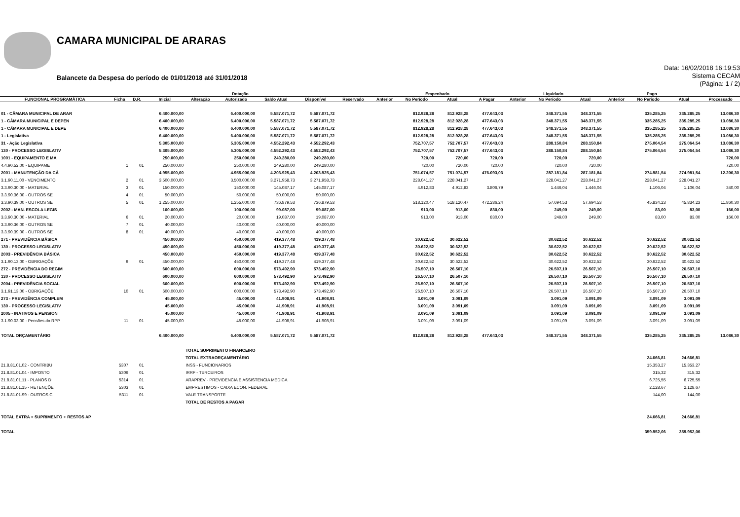CAMARA MUNICIPAL DE ARARAS
Balancete da Despesa do período de 01/01/2018 até 31/01/2018
Data: 16/02/2018 16:19:53
Sistema CECAM
(Página: 1 / 2)
| | | | Dotação | | | | | | Empenhado | | | | Liquidado | | | Pago | | | |
| --- | --- | --- | --- | --- | --- | --- | --- | --- | --- | --- | --- | --- | --- | --- | --- | --- | --- | --- | --- |
| FUNCIONAL PROGRAMÁTICA | Ficha | D.R. | Inicial | Alteração | Autorizado | Saldo Atual | Disponível | Reservado | Anterior | No Período | Atual | A Pagar | Anterior | No Período | Atual | Anterior | No Período | Atual | Processado |
| 01 - CÂMARA MUNICIPAL DE ARAR | | | 6.400.000,00 | | 6.400.000,00 | 5.587.071,72 | 5.587.071,72 | | | 812.928,28 | 812.928,28 | 477.643,03 | | 348.371,55 | 348.371,55 | | 335.285,25 | 335.285,25 | 13.086,30 |
| 1 - CÂMARA MUNICIPAL E DEPEN | | | 6.400.000,00 | | 6.400.000,00 | 5.587.071,72 | 5.587.071,72 | | | 812.928,28 | 812.928,28 | 477.643,03 | | 348.371,55 | 348.371,55 | | 335.285,25 | 335.285,25 | 13.086,30 |
| 1 - CÂMARA MUNICIPAL E DEPE | | | 6.400.000,00 | | 6.400.000,00 | 5.587.071,72 | 5.587.071,72 | | | 812.928,28 | 812.928,28 | 477.643,03 | | 348.371,55 | 348.371,55 | | 335.285,25 | 335.285,25 | 13.086,30 |
| 1 - Legislativa | | | 6.400.000,00 | | 6.400.000,00 | 5.587.071,72 | 5.587.071,72 | | | 812.928,28 | 812.928,28 | 477.643,03 | | 348.371,55 | 348.371,55 | | 335.285,25 | 335.285,25 | 13.086,30 |
| 31 - Ação Legislativa | | | 5.305.000,00 | | 5.305.000,00 | 4.552.292,43 | 4.552.292,43 | | | 752.707,57 | 752.707,57 | 477.643,03 | | 288.150,84 | 288.150,84 | | 275.064,54 | 275.064,54 | 13.086,30 |
| 130 - PROCESSO LEGISLATIV | | | 5.305.000,00 | | 5.305.000,00 | 4.552.292,43 | 4.552.292,43 | | | 752.707,57 | 752.707,57 | 477.643,03 | | 288.150,84 | 288.150,84 | | 275.064,54 | 275.064,54 | 13.086,30 |
| 1001 - EQUIPAMENTO E MA | | | 250.000,00 | | 250.000,00 | 249.280,00 | 249.280,00 | | | 720,00 | 720,00 | 720,00 | | 720,00 | 720,00 | | | | 720,00 |
| 4.4.90.52.00 - EQUIPAME | 1 | 01 | 250.000,00 | | 250.000,00 | 249.280,00 | 249.280,00 | | | 720,00 | 720,00 | 720,00 | | 720,00 | 720,00 | | | | 720,00 |
| 2001 - MANUTENÇÃO DA CÂ | | | 4.955.000,00 | | 4.955.000,00 | 4.203.925,43 | 4.203.925,43 | | | 751.074,57 | 751.074,57 | 476.093,03 | | 287.181,84 | 287.181,84 | | 274.981,54 | 274.981,54 | 12.200,30 |
| 3.1.90.11.00 - VENCIMENTO | 2 | 01 | 3.500.000,00 | | 3.500.000,00 | 3.271.958,73 | 3.271.958,73 | | | 228.041,27 | 228.041,27 | | | 228.041,27 | 228.041,27 | | 228.041,27 | 228.041,27 | |
| 3.3.90.30.00 - MATERIAL | 3 | 01 | 150.000,00 | | 150.000,00 | 145.087,17 | 145.087,17 | | | 4.912,83 | 4.912,83 | 3.806,79 | | 1.446,04 | 1.446,04 | | 1.106,04 | 1.106,04 | 340,00 |
| 3.3.90.36.00 - OUTROS SE | 4 | 01 | 50.000,00 | | 50.000,00 | 50.000,00 | 50.000,00 | | | | | | | | | | | | |
| 3.3.90.39.00 - OUTROS SE | 5 | 01 | 1.255.000,00 | | 1.255.000,00 | 736.879,53 | 736.879,53 | | | 518.120,47 | 518.120,47 | 472.286,24 | | 57.694,53 | 57.694,53 | | 45.834,23 | 45.834,23 | 11.860,30 |
| 2002 - MAN. ESCOLA LEGIS | | | 100.000,00 | | 100.000,00 | 99.087,00 | 99.087,00 | | | 913,00 | 913,00 | 830,00 | | 249,00 | 249,00 | | 83,00 | 83,00 | 166,00 |
| 3.3.90.30.00 - MATERIAL | 6 | 01 | 20.000,00 | | 20.000,00 | 19.087,00 | 19.087,00 | | | 913,00 | 913,00 | 830,00 | | 249,00 | 249,00 | | 83,00 | 83,00 | 166,00 |
| 3.3.90.36.00 - OUTROS SE | 7 | 01 | 40.000,00 | | 40.000,00 | 40.000,00 | 40.000,00 | | | | | | | | | | | | |
| 3.3.90.39.00 - OUTROS SE | 8 | 01 | 40.000,00 | | 40.000,00 | 40.000,00 | 40.000,00 | | | | | | | | | | | | |
| 271 - PREVIDÊNCIA BÁSICA | | | 450.000,00 | | 450.000,00 | 419.377,48 | 419.377,48 | | | 30.622,52 | 30.622,52 | | | 30.622,52 | 30.622,52 | | 30.622,52 | 30.622,52 | |
| 130 - PROCESSO LEGISLATIV | | | 450.000,00 | | 450.000,00 | 419.377,48 | 419.377,48 | | | 30.622,52 | 30.622,52 | | | 30.622,52 | 30.622,52 | | 30.622,52 | 30.622,52 | |
| 2003 - PREVIDÊNCIA BÁSICA | | | 450.000,00 | | 450.000,00 | 419.377,48 | 419.377,48 | | | 30.622,52 | 30.622,52 | | | 30.622,52 | 30.622,52 | | 30.622,52 | 30.622,52 | |
| 3.1.90.13.00 - OBRIGAÇÕE | 9 | 01 | 450.000,00 | | 450.000,00 | 419.377,48 | 419.377,48 | | | 30.622,52 | 30.622,52 | | | 30.622,52 | 30.622,52 | | 30.622,52 | 30.622,52 | |
| 272 - PREVIDÊNCIA DO REGIM | | | 600.000,00 | | 600.000,00 | 573.492,90 | 573.492,90 | | | 26.507,10 | 26.507,10 | | | 26.507,10 | 26.507,10 | | 26.507,10 | 26.507,10 | |
| 130 - PROCESSO LEGISLATIV | | | 600.000,00 | | 600.000,00 | 573.492,90 | 573.492,90 | | | 26.507,10 | 26.507,10 | | | 26.507,10 | 26.507,10 | | 26.507,10 | 26.507,10 | |
| 2004 - PREVIDÊNCIA SOCIAL | | | 600.000,00 | | 600.000,00 | 573.492,90 | 573.492,90 | | | 26.507,10 | 26.507,10 | | | 26.507,10 | 26.507,10 | | 26.507,10 | 26.507,10 | |
| 3.1.91.13.00 - OBRIGAÇÕE | 10 | 01 | 600.000,00 | | 600.000,00 | 573.492,90 | 573.492,90 | | | 26.507,10 | 26.507,10 | | | 26.507,10 | 26.507,10 | | 26.507,10 | 26.507,10 | |
| 273 - PREVIDÊNCIA COMPLEM | | | 45.000,00 | | 45.000,00 | 41.908,91 | 41.908,91 | | | 3.091,09 | 3.091,09 | | | 3.091,09 | 3.091,09 | | 3.091,09 | 3.091,09 | |
| 130 - PROCESSO LEGISLATIV | | | 45.000,00 | | 45.000,00 | 41.908,91 | 41.908,91 | | | 3.091,09 | 3.091,09 | | | 3.091,09 | 3.091,09 | | 3.091,09 | 3.091,09 | |
| 2005 - INATIVOS E PENSION | | | 45.000,00 | | 45.000,00 | 41.908,91 | 41.908,91 | | | 3.091,09 | 3.091,09 | | | 3.091,09 | 3.091,09 | | 3.091,09 | 3.091,09 | |
| 3.1.90.03.00 - Pensões do RPP | 11 | 01 | 45.000,00 | | 45.000,00 | 41.908,91 | 41.908,91 | | | 3.091,09 | 3.091,09 | | | 3.091,09 | 3.091,09 | | 3.091,09 | 3.091,09 | |
| TOTAL ORÇAMENTÁRIO | | | 6.400.000,00 | | 6.400.000,00 | 5.587.071,72 | 5.587.071,72 | | | 812.928,28 | 812.928,28 | 477.643,03 | | 348.371,55 | 348.371,55 | | 335.285,25 | 335.285,25 | 13.086,30 |
| | | | | TOTAL SUPRIMENTO FINANCEIRO | | | | | | | | | | | | | | | |
| | | | | TOTAL EXTRAORÇAMENTÁRIO | | | | | | | | | | | | | 24.666,81 | 24.666,81 | |
| 21.8.81.01.02 - CONTRIBU | 5307 | 01 | | INSS - FUNCIONARIOS | | | | | | | | | | | | | 15.353,27 | 15.353,27 | |
| 21.8.81.01.04 - IMPOSTO | 5306 | 01 | | IRRF - TERCEIROS | | | | | | | | | | | | | 315,32 | 315,32 | |
| 21.8.81.01.11 - PLANOS D | 5314 | 01 | | ARAPREV - PREVIDENCIA E ASSISTENCIA MEDICA | | | | | | | | | | | | | 6.725,55 | 6.725,55 | |
| 21.8.81.01.15 - RETENÇÕE | 5303 | 01 | | EMPRESTIMOS - CAIXA ECON. FEDERAL | | | | | | | | | | | | | 2.128,67 | 2.128,67 | |
| 21.8.81.01.99 - OUTROS C | 5311 | 01 | | VALE TRANSPORTE | | | | | | | | | | | | | 144,00 | 144,00 | |
| | | | | TOTAL DE RESTOS A PAGAR | | | | | | | | | | | | | | | |
| TOTAL EXTRA + SUPRIMENTO + RESTOS AP | | | | | | | | | | | | | | | | | 24.666,81 | 24.666,81 | |
| TOTAL | | | | | | | | | | | | | | | | | 359.952,06 | 359.952,06 | |